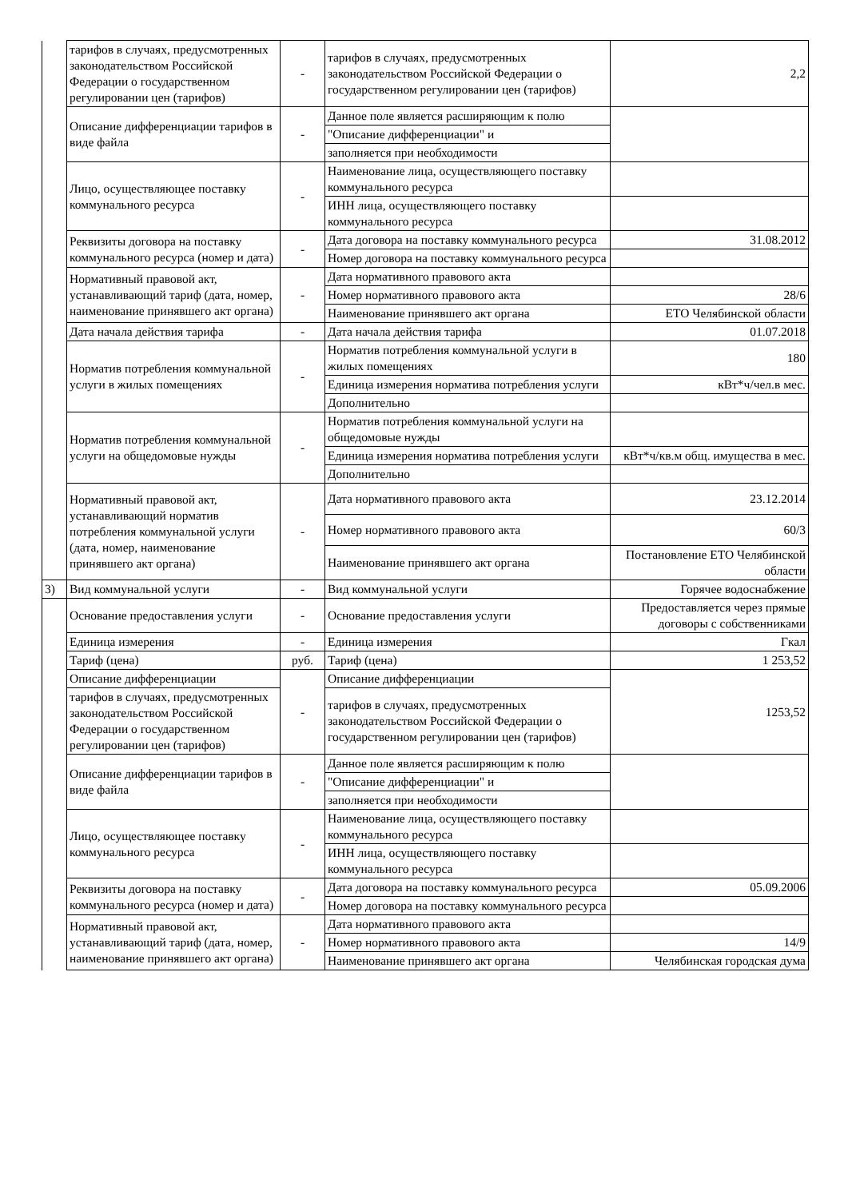| | тарифов в случаях, предусмотренных законодательством Российской Федерации о государственном регулировании цен (тарифов) | - | тарифов в случаях, предусмотренных законодательством Российской Федерации о государственном регулировании цен (тарифов) | 2,2 |
| | Описание дифференциации тарифов в виде файла | - | Данное поле является расширяющим к полю | |
| | | | "Описание дифференциации" и | |
| | | | заполняется при необходимости | |
| | Лицо, осуществляющее поставку коммунального ресурса | - | Наименование лица, осуществляющего поставку коммунального ресурса | |
| | | | ИНН лица, осуществляющего поставку коммунального ресурса | |
| | Реквизиты договора на поставку коммунального ресурса (номер и дата) | - | Дата договора на поставку коммунального ресурса | 31.08.2012 |
| | | | Номер договора на поставку коммунального ресурса | |
| | Нормативный правовой акт, устанавливающий тариф (дата, номер, наименование принявшего акт органа) | - | Дата нормативного правового акта | |
| | | | Номер нормативного правового акта | 28/6 |
| | | | Наименование принявшего акт органа | ЕТО Челябинской области |
| | Дата начала действия тарифа | - | Дата начала действия тарифа | 01.07.2018 |
| | Норматив потребления коммунальной услуги в жилых помещениях | - | Норматив потребления коммунальной услуги в жилых помещениях | 180 |
| | | | Единица измерения норматива потребления услуги | кВт*ч/чел.в мес. |
| | | | Дополнительно | |
| | Норматив потребления коммунальной услуги на общедомовые нужды | - | Норматив потребления коммунальной услуги на общедомовые нужды | |
| | | | Единица измерения норматива потребления услуги | кВт*ч/кв.м общ. имущества в мес. |
| | | | Дополнительно | |
| | Нормативный правовой акт, устанавливающий норматив потребления коммунальной услуги (дата, номер, наименование принявшего акт органа) | - | Дата нормативного правового акта | 23.12.2014 |
| | | | Номер нормативного правового акта | 60/3 |
| | | | Наименование принявшего акт органа | Постановление ЕТО Челябинской области |
| 3) | Вид коммунальной услуги | - | Вид коммунальной услуги | Горячее водоснабжение |
| | Основание предоставления услуги | - | Основание предоставления услуги | Предоставляется через прямые договоры с собственниками |
| | Единица измерения | - | Единица измерения | Гкал |
| | Тариф (цена) | руб. | Тариф (цена) | 1 253,52 |
| | Описание дифференциации | - | Описание дифференциации | 1253,52 |
| | тарифов в случаях, предусмотренных законодательством Российской Федерации о государственном регулировании цен (тарифов) | | тарифов в случаях, предусмотренных законодательством Российской Федерации о государственном регулировании цен (тарифов) | |
| | Описание дифференциации тарифов в виде файла | - | Данное поле является расширяющим к полю | |
| | | | "Описание дифференциации" и | |
| | | | заполняется при необходимости | |
| | Лицо, осуществляющее поставку коммунального ресурса | - | Наименование лица, осуществляющего поставку коммунального ресурса | |
| | | | ИНН лица, осуществляющего поставку коммунального ресурса | |
| | Реквизиты договора на поставку коммунального ресурса (номер и дата) | - | Дата договора на поставку коммунального ресурса | 05.09.2006 |
| | | | Номер договора на поставку коммунального ресурса | |
| | Нормативный правовой акт, устанавливающий тариф (дата, номер, наименование принявшего акт органа) | - | Дата нормативного правового акта | |
| | | | Номер нормативного правового акта | 14/9 |
| | | | Наименование принявшего акт органа | Челябинская городская дума |